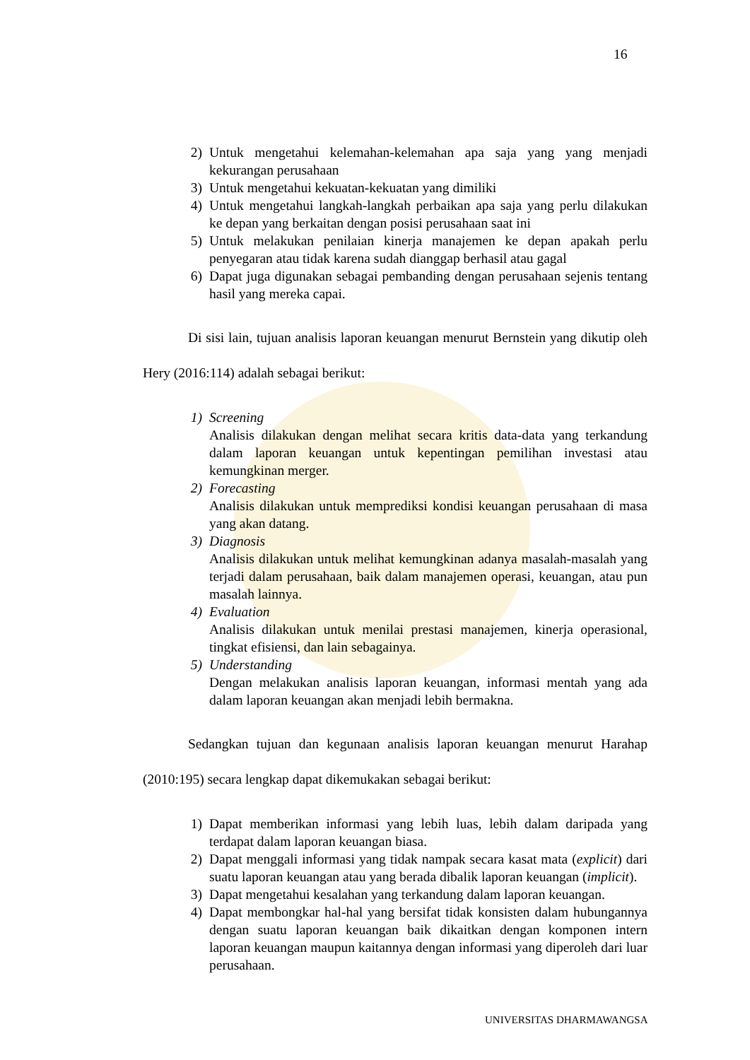16
2) Untuk mengetahui kelemahan-kelemahan apa saja yang yang menjadi kekurangan perusahaan
3) Untuk mengetahui kekuatan-kekuatan yang dimiliki
4) Untuk mengetahui langkah-langkah perbaikan apa saja yang perlu dilakukan ke depan yang berkaitan dengan posisi perusahaan saat ini
5) Untuk melakukan penilaian kinerja manajemen ke depan apakah perlu penyegaran atau tidak karena sudah dianggap berhasil atau gagal
6) Dapat juga digunakan sebagai pembanding dengan perusahaan sejenis tentang hasil yang mereka capai.
Di sisi lain, tujuan analisis laporan keuangan menurut Bernstein yang dikutip oleh Hery (2016:114) adalah sebagai berikut:
1) Screening
Analisis dilakukan dengan melihat secara kritis data-data yang terkandung dalam laporan keuangan untuk kepentingan pemilihan investasi atau kemungkinan merger.
2) Forecasting
Analisis dilakukan untuk memprediksi kondisi keuangan perusahaan di masa yang akan datang.
3) Diagnosis
Analisis dilakukan untuk melihat kemungkinan adanya masalah-masalah yang terjadi dalam perusahaan, baik dalam manajemen operasi, keuangan, atau pun masalah lainnya.
4) Evaluation
Analisis dilakukan untuk menilai prestasi manajemen, kinerja operasional, tingkat efisiensi, dan lain sebagainya.
5) Understanding
Dengan melakukan analisis laporan keuangan, informasi mentah yang ada dalam laporan keuangan akan menjadi lebih bermakna.
Sedangkan tujuan dan kegunaan analisis laporan keuangan menurut Harahap (2010:195) secara lengkap dapat dikemukakan sebagai berikut:
1) Dapat memberikan informasi yang lebih luas, lebih dalam daripada yang terdapat dalam laporan keuangan biasa.
2) Dapat menggali informasi yang tidak nampak secara kasat mata (explicit) dari suatu laporan keuangan atau yang berada dibalik laporan keuangan (implicit).
3) Dapat mengetahui kesalahan yang terkandung dalam laporan keuangan.
4) Dapat membongkar hal-hal yang bersifat tidak konsisten dalam hubungannya dengan suatu laporan keuangan baik dikaitkan dengan komponen intern laporan keuangan maupun kaitannya dengan informasi yang diperoleh dari luar perusahaan.
UNIVERSITAS DHARMAWANGSA